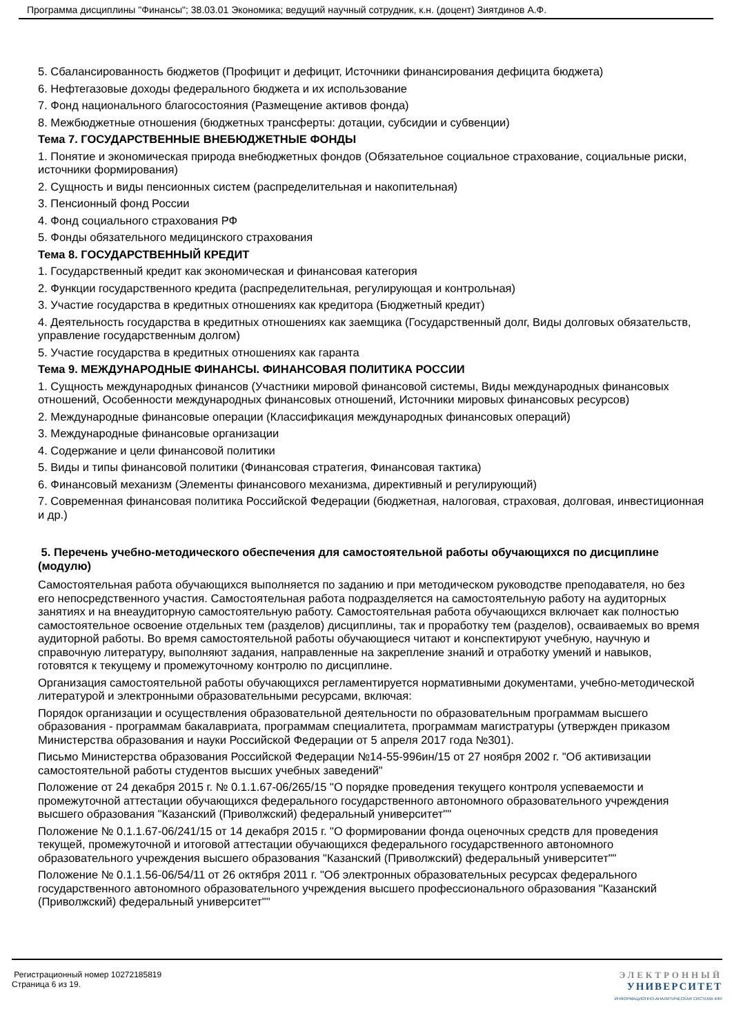Программа дисциплины "Финансы"; 38.03.01 Экономика; ведущий научный сотрудник, к.н. (доцент) Зиятдинов А.Ф.
5. Сбалансированность бюджетов (Профицит и дефицит, Источники финансирования дефицита бюджета)
6. Нефтегазовые доходы федерального бюджета и их использование
7. Фонд национального благосостояния (Размещение активов фонда)
8. Межбюджетные отношения (бюджетных трансферты: дотации, субсидии и субвенции)
Тема 7. ГОСУДАРСТВЕННЫЕ ВНЕБЮДЖЕТНЫЕ ФОНДЫ
1. Понятие и экономическая природа внебюджетных фондов (Обязательное социальное страхование, социальные риски, источники формирования)
2. Сущность и виды пенсионных систем (распределительная и накопительная)
3. Пенсионный фонд России
4. Фонд социального страхования РФ
5. Фонды обязательного медицинского страхования
Тема 8. ГОСУДАРСТВЕННЫЙ КРЕДИТ
1. Государственный кредит как экономическая и финансовая категория
2. Функции государственного кредита (распределительная, регулирующая и контрольная)
3. Участие государства в кредитных отношениях как кредитора (Бюджетный кредит)
4. Деятельность государства в кредитных отношениях как заемщика (Государственный долг, Виды долговых обязательств, управление государственным долгом)
5. Участие государства в кредитных отношениях как гаранта
Тема 9. МЕЖДУНАРОДНЫЕ ФИНАНСЫ. ФИНАНСОВАЯ ПОЛИТИКА РОССИИ
1. Сущность международных финансов (Участники мировой финансовой системы, Виды международных финансовых отношений, Особенности международных финансовых отношений, Источники мировых финансовых ресурсов)
2. Международные финансовые операции (Классификация международных финансовых операций)
3. Международные финансовые организации
4. Содержание и цели финансовой политики
5. Виды и типы финансовой политики (Финансовая стратегия, Финансовая тактика)
6. Финансовый механизм (Элементы финансового механизма, директивный и регулирующий)
7. Современная финансовая политика Российской Федерации (бюджетная, налоговая, страховая, долговая, инвестиционная и др.)
5. Перечень учебно-методического обеспечения для самостоятельной работы обучающихся по дисциплине (модулю)
Самостоятельная работа обучающихся выполняется по заданию и при методическом руководстве преподавателя, но без его непосредственного участия. Самостоятельная работа подразделяется на самостоятельную работу на аудиторных занятиях и на внеаудиторную самостоятельную работу. Самостоятельная работа обучающихся включает как полностью самостоятельное освоение отдельных тем (разделов) дисциплины, так и проработку тем (разделов), осваиваемых во время аудиторной работы. Во время самостоятельной работы обучающиеся читают и конспектируют учебную, научную и справочную литературу, выполняют задания, направленные на закрепление знаний и отработку умений и навыков, готовятся к текущему и промежуточному контролю по дисциплине.
Организация самостоятельной работы обучающихся регламентируется нормативными документами, учебно-методической литературой и электронными образовательными ресурсами, включая:
Порядок организации и осуществления образовательной деятельности по образовательным программам высшего образования - программам бакалавриата, программам специалитета, программам магистратуры (утвержден приказом Министерства образования и науки Российской Федерации от 5 апреля 2017 года №301).
Письмо Министерства образования Российской Федерации №14-55-996ин/15 от 27 ноября 2002 г. "Об активизации самостоятельной работы студентов высших учебных заведений"
Положение от 24 декабря 2015 г. № 0.1.1.67-06/265/15 "О порядке проведения текущего контроля успеваемости и промежуточной аттестации обучающихся федерального государственного автономного образовательного учреждения высшего образования "Казанский (Приволжский) федеральный университет""
Положение № 0.1.1.67-06/241/15 от 14 декабря 2015 г. "О формировании фонда оценочных средств для проведения текущей, промежуточной и итоговой аттестации обучающихся федерального государственного автономного образовательного учреждения высшего образования "Казанский (Приволжский) федеральный университет""
Положение № 0.1.1.56-06/54/11 от 26 октября 2011 г. "Об электронных образовательных ресурсах федерального государственного автономного образовательного учреждения высшего профессионального образования "Казанский (Приволжский) федеральный университет""
Регистрационный номер 10272185819
Страница 6 из 19.
ЭЛЕКТРОННЫЙ
УНИВЕРСИТЕТ
ИНФОРМАЦИОННО-АНАЛИТИЧЕСКАЯ СИСТЕМА КФУ